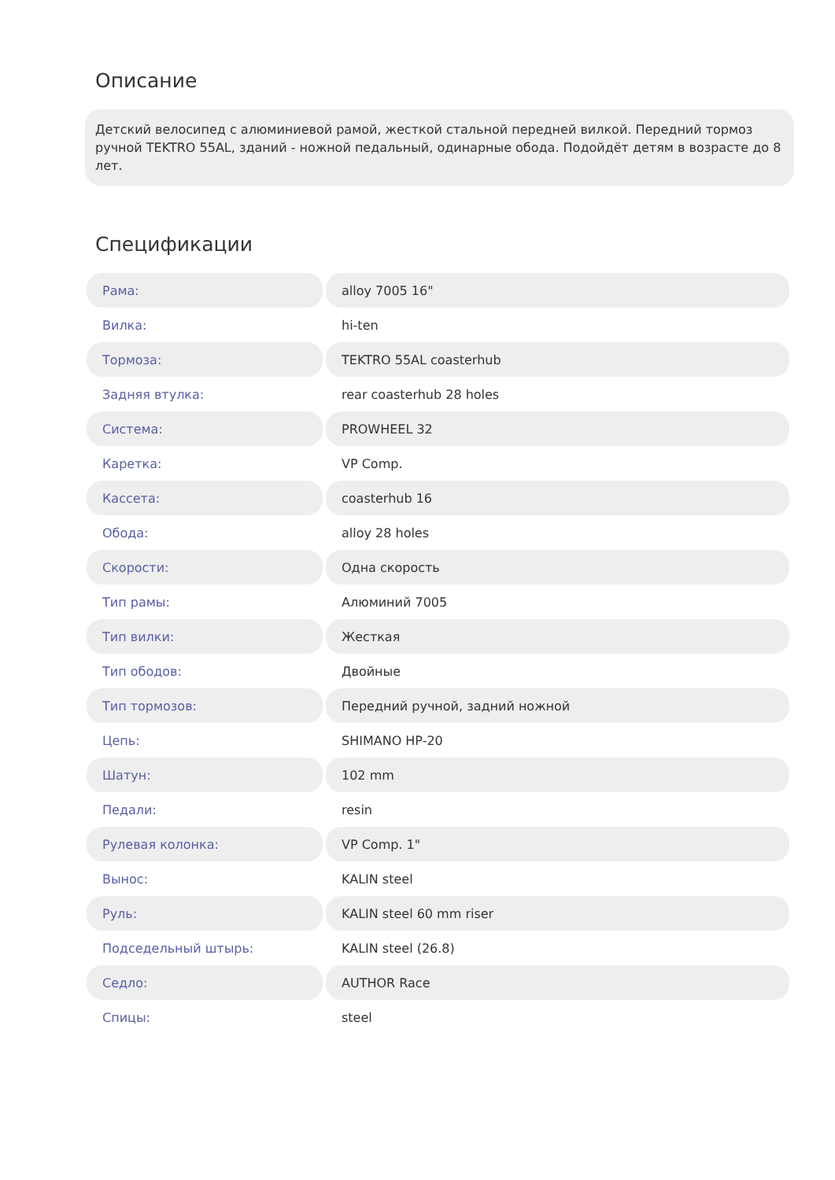Описание
Детский велосипед с алюминиевой рамой, жесткой стальной передней вилкой. Передний тормоз ручной TEKTRO 55AL, зданий - ножной педальный, одинарные обода. Подойдёт детям в возрасте до 8 лет.
Спецификации
| Рама: | alloy 7005 16" |
| Вилка: | hi-ten |
| Тормоза: | TEKTRO 55AL coasterhub |
| Задняя втулка: | rear coasterhub 28 holes |
| Система: | PROWHEEL 32 |
| Каретка: | VP Comp. |
| Кассета: | coasterhub 16 |
| Обода: | alloy 28 holes |
| Скорости: | Одна скорость |
| Тип рамы: | Алюминий 7005 |
| Тип вилки: | Жесткая |
| Тип ободов: | Двойные |
| Тип тормозов: | Передний ручной, задний ножной |
| Цепь: | SHIMANO HP-20 |
| Шатун: | 102 mm |
| Педали: | resin |
| Рулевая колонка: | VP Comp. 1" |
| Вынос: | KALIN steel |
| Руль: | KALIN steel 60 mm riser |
| Подседельный штырь: | KALIN steel (26.8) |
| Седло: | AUTHOR Race |
| Спицы: | steel |